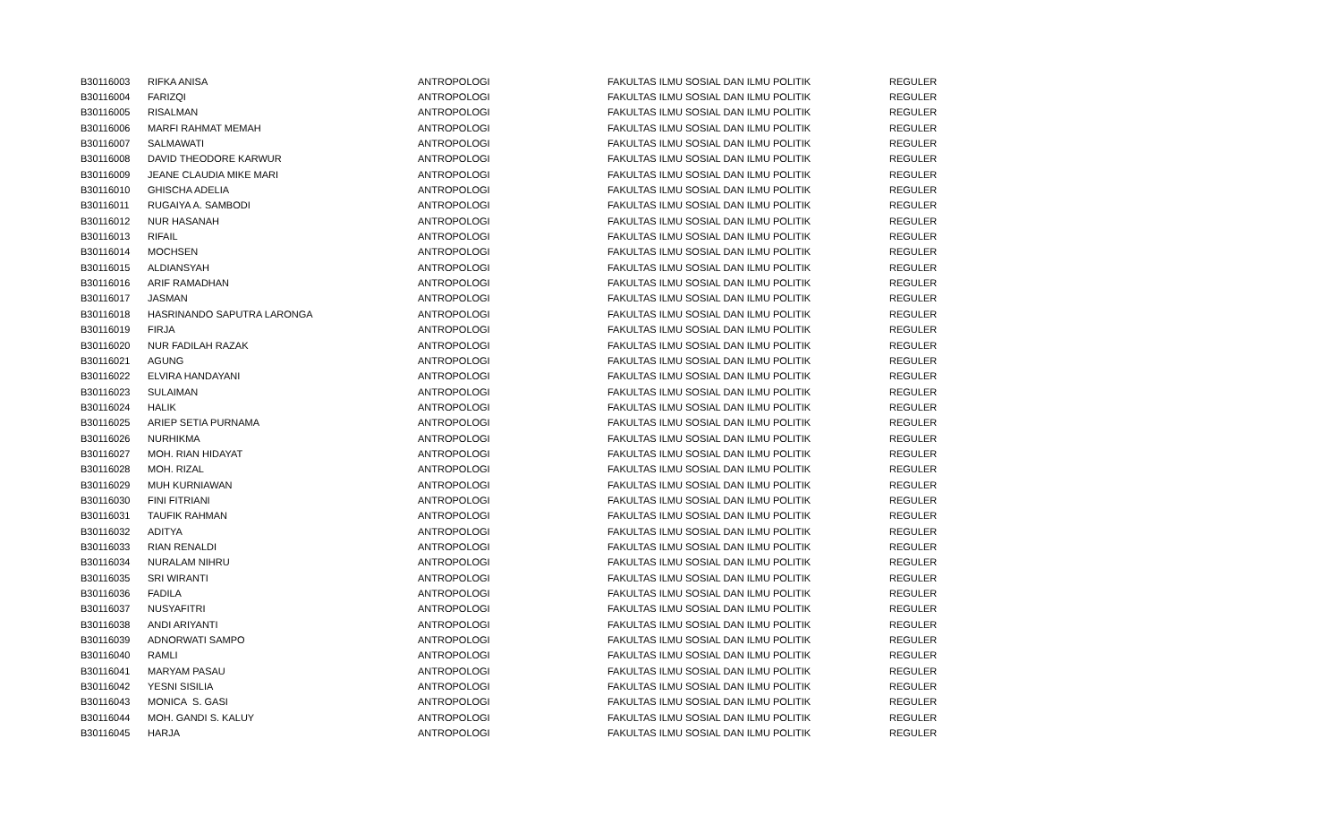| B30116003 | RIFKA ANISA | ANTROPOLOGI | FAKULTAS ILMU SOSIAL DAN ILMU POLITIK | REGULER |
| B30116004 | FARIZQI | ANTROPOLOGI | FAKULTAS ILMU SOSIAL DAN ILMU POLITIK | REGULER |
| B30116005 | RISALMAN | ANTROPOLOGI | FAKULTAS ILMU SOSIAL DAN ILMU POLITIK | REGULER |
| B30116006 | MARFI RAHMAT MEMAH | ANTROPOLOGI | FAKULTAS ILMU SOSIAL DAN ILMU POLITIK | REGULER |
| B30116007 | SALMAWATI | ANTROPOLOGI | FAKULTAS ILMU SOSIAL DAN ILMU POLITIK | REGULER |
| B30116008 | DAVID THEODORE KARWUR | ANTROPOLOGI | FAKULTAS ILMU SOSIAL DAN ILMU POLITIK | REGULER |
| B30116009 | JEANE CLAUDIA MIKE MARI | ANTROPOLOGI | FAKULTAS ILMU SOSIAL DAN ILMU POLITIK | REGULER |
| B30116010 | GHISCHA ADELIA | ANTROPOLOGI | FAKULTAS ILMU SOSIAL DAN ILMU POLITIK | REGULER |
| B30116011 | RUGAIYA A. SAMBODI | ANTROPOLOGI | FAKULTAS ILMU SOSIAL DAN ILMU POLITIK | REGULER |
| B30116012 | NUR HASANAH | ANTROPOLOGI | FAKULTAS ILMU SOSIAL DAN ILMU POLITIK | REGULER |
| B30116013 | RIFAIL | ANTROPOLOGI | FAKULTAS ILMU SOSIAL DAN ILMU POLITIK | REGULER |
| B30116014 | MOCHSEN | ANTROPOLOGI | FAKULTAS ILMU SOSIAL DAN ILMU POLITIK | REGULER |
| B30116015 | ALDIANSYAH | ANTROPOLOGI | FAKULTAS ILMU SOSIAL DAN ILMU POLITIK | REGULER |
| B30116016 | ARIF RAMADHAN | ANTROPOLOGI | FAKULTAS ILMU SOSIAL DAN ILMU POLITIK | REGULER |
| B30116017 | JASMAN | ANTROPOLOGI | FAKULTAS ILMU SOSIAL DAN ILMU POLITIK | REGULER |
| B30116018 | HASRINANDO SAPUTRA LARONGA | ANTROPOLOGI | FAKULTAS ILMU SOSIAL DAN ILMU POLITIK | REGULER |
| B30116019 | FIRJA | ANTROPOLOGI | FAKULTAS ILMU SOSIAL DAN ILMU POLITIK | REGULER |
| B30116020 | NUR FADILAH RAZAK | ANTROPOLOGI | FAKULTAS ILMU SOSIAL DAN ILMU POLITIK | REGULER |
| B30116021 | AGUNG | ANTROPOLOGI | FAKULTAS ILMU SOSIAL DAN ILMU POLITIK | REGULER |
| B30116022 | ELVIRA HANDAYANI | ANTROPOLOGI | FAKULTAS ILMU SOSIAL DAN ILMU POLITIK | REGULER |
| B30116023 | SULAIMAN | ANTROPOLOGI | FAKULTAS ILMU SOSIAL DAN ILMU POLITIK | REGULER |
| B30116024 | HALIK | ANTROPOLOGI | FAKULTAS ILMU SOSIAL DAN ILMU POLITIK | REGULER |
| B30116025 | ARIEP SETIA PURNAMA | ANTROPOLOGI | FAKULTAS ILMU SOSIAL DAN ILMU POLITIK | REGULER |
| B30116026 | NURHIKMA | ANTROPOLOGI | FAKULTAS ILMU SOSIAL DAN ILMU POLITIK | REGULER |
| B30116027 | MOH. RIAN HIDAYAT | ANTROPOLOGI | FAKULTAS ILMU SOSIAL DAN ILMU POLITIK | REGULER |
| B30116028 | MOH. RIZAL | ANTROPOLOGI | FAKULTAS ILMU SOSIAL DAN ILMU POLITIK | REGULER |
| B30116029 | MUH KURNIAWAN | ANTROPOLOGI | FAKULTAS ILMU SOSIAL DAN ILMU POLITIK | REGULER |
| B30116030 | FINI FITRIANI | ANTROPOLOGI | FAKULTAS ILMU SOSIAL DAN ILMU POLITIK | REGULER |
| B30116031 | TAUFIK RAHMAN | ANTROPOLOGI | FAKULTAS ILMU SOSIAL DAN ILMU POLITIK | REGULER |
| B30116032 | ADITYA | ANTROPOLOGI | FAKULTAS ILMU SOSIAL DAN ILMU POLITIK | REGULER |
| B30116033 | RIAN RENALDI | ANTROPOLOGI | FAKULTAS ILMU SOSIAL DAN ILMU POLITIK | REGULER |
| B30116034 | NURALAM NIHRU | ANTROPOLOGI | FAKULTAS ILMU SOSIAL DAN ILMU POLITIK | REGULER |
| B30116035 | SRI WIRANTI | ANTROPOLOGI | FAKULTAS ILMU SOSIAL DAN ILMU POLITIK | REGULER |
| B30116036 | FADILA | ANTROPOLOGI | FAKULTAS ILMU SOSIAL DAN ILMU POLITIK | REGULER |
| B30116037 | NUSYAFITRI | ANTROPOLOGI | FAKULTAS ILMU SOSIAL DAN ILMU POLITIK | REGULER |
| B30116038 | ANDI ARIYANTI | ANTROPOLOGI | FAKULTAS ILMU SOSIAL DAN ILMU POLITIK | REGULER |
| B30116039 | ADNORWATI SAMPO | ANTROPOLOGI | FAKULTAS ILMU SOSIAL DAN ILMU POLITIK | REGULER |
| B30116040 | RAMLI | ANTROPOLOGI | FAKULTAS ILMU SOSIAL DAN ILMU POLITIK | REGULER |
| B30116041 | MARYAM PASAU | ANTROPOLOGI | FAKULTAS ILMU SOSIAL DAN ILMU POLITIK | REGULER |
| B30116042 | YESNI SISILIA | ANTROPOLOGI | FAKULTAS ILMU SOSIAL DAN ILMU POLITIK | REGULER |
| B30116043 | MONICA S. GASI | ANTROPOLOGI | FAKULTAS ILMU SOSIAL DAN ILMU POLITIK | REGULER |
| B30116044 | MOH. GANDI S. KALUY | ANTROPOLOGI | FAKULTAS ILMU SOSIAL DAN ILMU POLITIK | REGULER |
| B30116045 | HARJA | ANTROPOLOGI | FAKULTAS ILMU SOSIAL DAN ILMU POLITIK | REGULER |